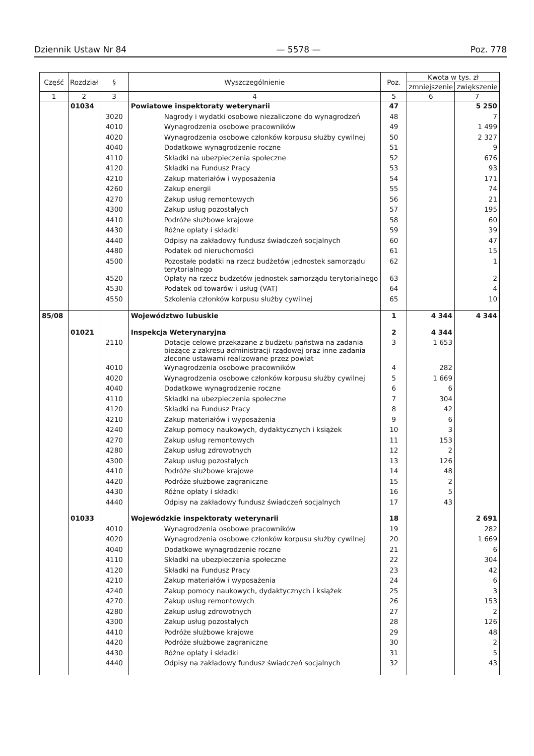Dziennik Ustaw Nr 84 — 5578 — Poz. 778
| Część | Rozdział | § | Wyszczególnienie | Poz. | Kwota w tys. zł | |
| --- | --- | --- | --- | --- | --- | --- |
| | | | | | zmniejszenie | zwiększenie |
| 1 | 2 | 3 | 4 | 5 | 6 | 7 |
| | 01034 | | Powiatowe inspektoraty weterynarii | 47 | | 5 250 |
| | | 3020 | Nagrody i wydatki osobowe niezaliczone do wynagrodzeń | 48 | | 7 |
| | | 4010 | Wynagrodzenia osobowe pracowników | 49 | | 1 499 |
| | | 4020 | Wynagrodzenia osobowe członków korpusu służby cywilnej | 50 | | 2 327 |
| | | 4040 | Dodatkowe wynagrodzenie roczne | 51 | | 9 |
| | | 4110 | Składki na ubezpieczenia społeczne | 52 | | 676 |
| | | 4120 | Składki na Fundusz Pracy | 53 | | 93 |
| | | 4210 | Zakup materiałów i wyposażenia | 54 | | 171 |
| | | 4260 | Zakup energii | 55 | | 74 |
| | | 4270 | Zakup usług remontowych | 56 | | 21 |
| | | 4300 | Zakup usług pozostałych | 57 | | 195 |
| | | 4410 | Podróże służbowe krajowe | 58 | | 60 |
| | | 4430 | Różne opłaty i składki | 59 | | 39 |
| | | 4440 | Odpisy na zakładowy fundusz świadczeń socjalnych | 60 | | 47 |
| | | 4480 | Podatek od nieruchomości | 61 | | 15 |
| | | 4500 | Pozostałe podatki na rzecz budżetów jednostek samorządu terytorialnego | 62 | | 1 |
| | | 4520 | Opłaty na rzecz budżetów jednostek samorządu terytorialnego | 63 | | 2 |
| | | 4530 | Podatek od towarów i usług (VAT) | 64 | | 4 |
| | | 4550 | Szkolenia członków korpusu służby cywilnej | 65 | | 10 |
| 85/08 | | | Województwo lubuskie | 1 | 4 344 | 4 344 |
| | 01021 | | Inspekcja Weterynaryjna | 2 | 4 344 | |
| | | 2110 | Dotacje celowe przekazane z budżetu państwa na zadania bieżące z zakresu administracji rządowej oraz inne zadania zlecone ustawami realizowane przez powiat | 3 | 1 653 | |
| | | 4010 | Wynagrodzenia osobowe pracowników | 4 | 282 | |
| | | 4020 | Wynagrodzenia osobowe członków korpusu służby cywilnej | 5 | 1 669 | |
| | | 4040 | Dodatkowe wynagrodzenie roczne | 6 | 6 | |
| | | 4110 | Składki na ubezpieczenia społeczne | 7 | 304 | |
| | | 4120 | Składki na Fundusz Pracy | 8 | 42 | |
| | | 4210 | Zakup materiałów i wyposażenia | 9 | 6 | |
| | | 4240 | Zakup pomocy naukowych, dydaktycznych i książek | 10 | 3 | |
| | | 4270 | Zakup usług remontowych | 11 | 153 | |
| | | 4280 | Zakup usług zdrowotnych | 12 | 2 | |
| | | 4300 | Zakup usług pozostałych | 13 | 126 | |
| | | 4410 | Podróże służbowe krajowe | 14 | 48 | |
| | | 4420 | Podróże służbowe zagraniczne | 15 | 2 | |
| | | 4430 | Różne opłaty i składki | 16 | 5 | |
| | | 4440 | Odpisy na zakładowy fundusz świadczeń socjalnych | 17 | 43 | |
| | 01033 | | Wojewódzkie inspektoraty weterynarii | 18 | | 2 691 |
| | | 4010 | Wynagrodzenia osobowe pracowników | 19 | | 282 |
| | | 4020 | Wynagrodzenia osobowe członków korpusu służby cywilnej | 20 | | 1 669 |
| | | 4040 | Dodatkowe wynagrodzenie roczne | 21 | | 6 |
| | | 4110 | Składki na ubezpieczenia społeczne | 22 | | 304 |
| | | 4120 | Składki na Fundusz Pracy | 23 | | 42 |
| | | 4210 | Zakup materiałów i wyposażenia | 24 | | 6 |
| | | 4240 | Zakup pomocy naukowych, dydaktycznych i książek | 25 | | 3 |
| | | 4270 | Zakup usług remontowych | 26 | | 153 |
| | | 4280 | Zakup usług zdrowotnych | 27 | | 2 |
| | | 4300 | Zakup usług pozostałych | 28 | | 126 |
| | | 4410 | Podróże służbowe krajowe | 29 | | 48 |
| | | 4420 | Podróże służbowe zagraniczne | 30 | | 2 |
| | | 4430 | Różne opłaty i składki | 31 | | 5 |
| | | 4440 | Odpisy na zakładowy fundusz świadczeń socjalnych | 32 | | 43 |